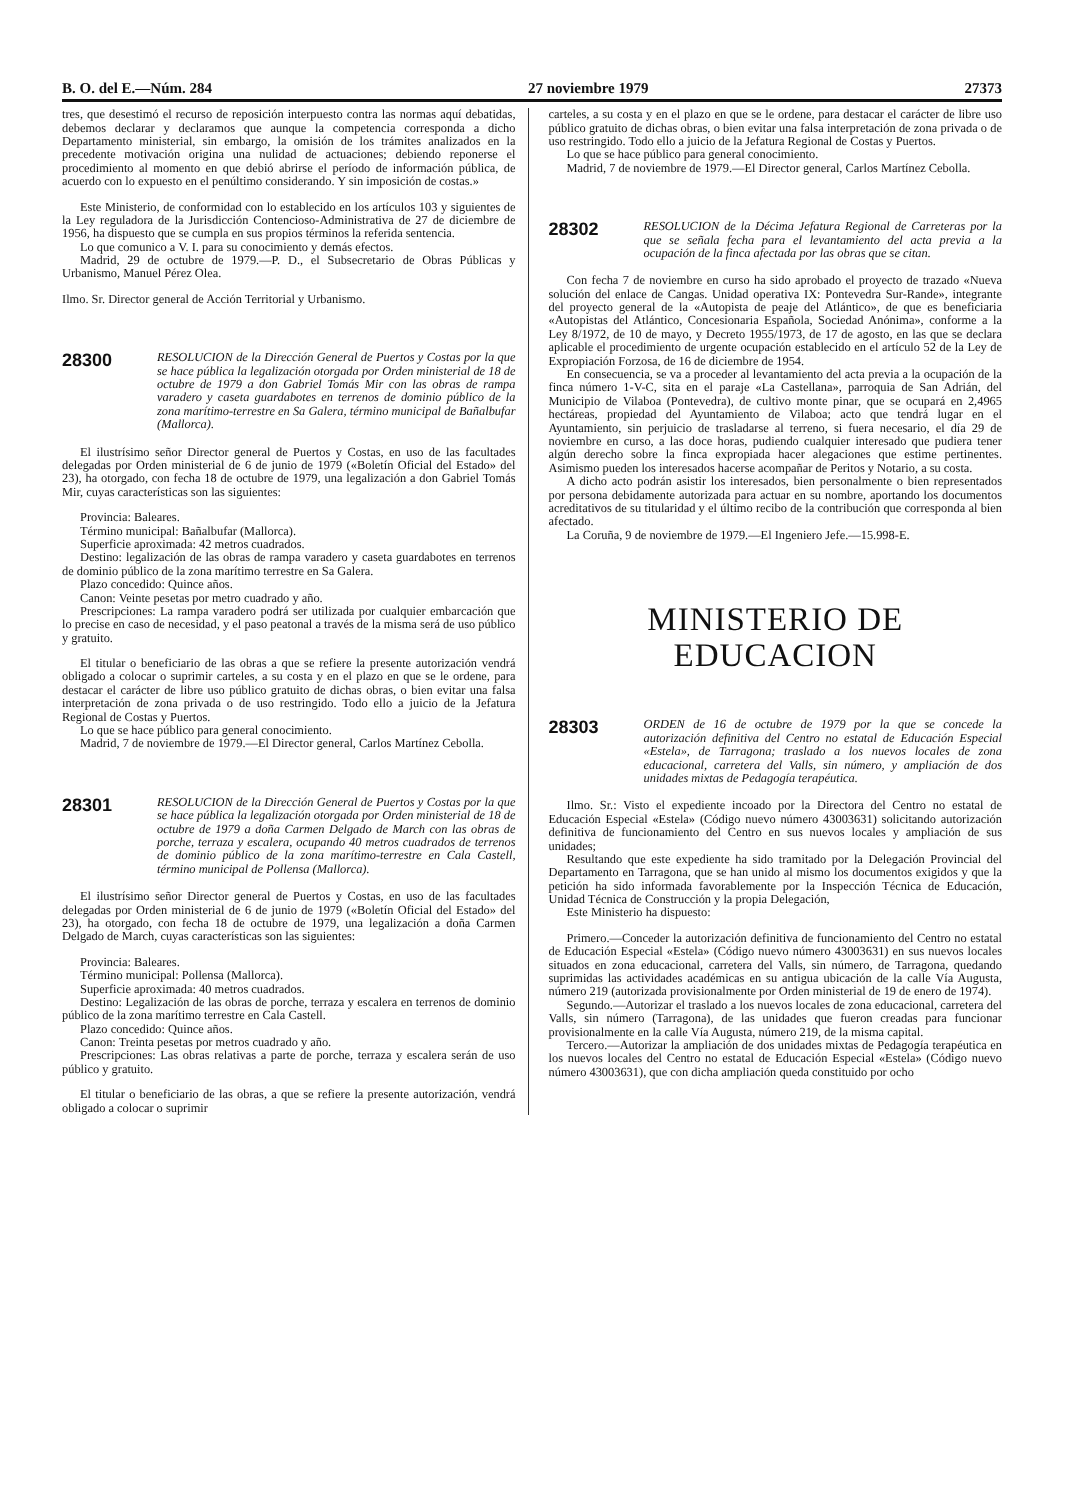B. O. del E.—Núm. 284 27 noviembre 1979 27373
tres, que desestimó el recurso de reposición interpuesto contra las normas aquí debatidas, debemos declarar y declaramos que aunque la competencia corresponda a dicho Departamento ministerial, sin embargo, la omisión de los trámites analizados en la precedente motivación origina una nulidad de actuaciones; debiendo reponerse el procedimiento al momento en que debió abrirse el período de información pública, de acuerdo con lo expuesto en el penúltimo considerando. Y sin imposición de costas.»
Este Ministerio, de conformidad con lo establecido en los artículos 103 y siguientes de la Ley reguladora de la Jurisdicción Contencioso-Administrativa de 27 de diciembre de 1956, ha dispuesto que se cumpla en sus propios términos la referida sentencia.
Lo que comunico a V. I. para su conocimiento y demás efectos.
Madrid, 29 de octubre de 1979.—P. D., el Subsecretario de Obras Públicas y Urbanismo, Manuel Pérez Olea.
Ilmo. Sr. Director general de Acción Territorial y Urbanismo.
28300
RESOLUCION de la Dirección General de Puertos y Costas por la que se hace pública la legalización otorgada por Orden ministerial de 18 de octubre de 1979 a don Gabriel Tomás Mir con las obras de rampa varadero y caseta guardabotes en terrenos de dominio público de la zona marítimo-terrestre en Sa Galera, término municipal de Bañalbufar (Mallorca).
El ilustrísimo señor Director general de Puertos y Costas, en uso de las facultades delegadas por Orden ministerial de 6 de junio de 1979 («Boletín Oficial del Estado» del 23), ha otorgado, con fecha 18 de octubre de 1979, una legalización a don Gabriel Tomás Mir, cuyas características son las siguientes:
Provincia: Baleares.
Término municipal: Bañalbufar (Mallorca).
Superficie aproximada: 42 metros cuadrados.
Destino: legalización de las obras de rampa varadero y caseta guardabotes en terrenos de dominio público de la zona marítimo terrestre en Sa Galera.
Plazo concedido: Quince años.
Canon: Veinte pesetas por metro cuadrado y año.
Prescripciones: La rampa varadero podrá ser utilizada por cualquier embarcación que lo precise en caso de necesidad, y el paso peatonal a través de la misma será de uso público y gratuito.
El titular o beneficiario de las obras a que se refiere la presente autorización vendrá obligado a colocar o suprimir carteles, a su costa y en el plazo en que se le ordene, para destacar el carácter de libre uso público gratuito de dichas obras, o bien evitar una falsa interpretación de zona privada o de uso restringido. Todo ello a juicio de la Jefatura Regional de Costas y Puertos.
Lo que se hace público para general conocimiento.
Madrid, 7 de noviembre de 1979.—El Director general, Carlos Martínez Cebolla.
28301
RESOLUCION de la Dirección General de Puertos y Costas por la que se hace pública la legalización otorgada por Orden ministerial de 18 de octubre de 1979 a doña Carmen Delgado de March con las obras de porche, terraza y escalera, ocupando 40 metros cuadrados de terrenos de dominio público de la zona marítimo-terrestre en Cala Castell, término municipal de Pollensa (Mallorca).
El ilustrísimo señor Director general de Puertos y Costas, en uso de las facultades delegadas por Orden ministerial de 6 de junio de 1979 («Boletín Oficial del Estado» del 23), ha otorgado, con fecha 18 de octubre de 1979, una legalización a doña Carmen Delgado de March, cuyas características son las siguientes:
Provincia: Baleares.
Término municipal: Pollensa (Mallorca).
Superficie aproximada: 40 metros cuadrados.
Destino: Legalización de las obras de porche, terraza y escalera en terrenos de dominio público de la zona marítimo terrestre en Cala Castell.
Plazo concedido: Quince años.
Canon: Treinta pesetas por metros cuadrado y año.
Prescripciones: Las obras relativas a parte de porche, terraza y escalera serán de uso público y gratuito.
El titular o beneficiario de las obras, a que se refiere la presente autorización, vendrá obligado a colocar o suprimir
carteles, a su costa y en el plazo en que se le ordene, para destacar el carácter de libre uso público gratuito de dichas obras, o bien evitar una falsa interpretación de zona privada o de uso restringido. Todo ello a juicio de la Jefatura Regional de Costas y Puertos.
Lo que se hace público para general conocimiento.
Madrid, 7 de noviembre de 1979.—El Director general, Carlos Martínez Cebolla.
28302
RESOLUCION de la Décima Jefatura Regional de Carreteras por la que se señala fecha para el levantamiento del acta previa a la ocupación de la finca afectada por las obras que se citan.
Con fecha 7 de noviembre en curso ha sido aprobado el proyecto de trazado «Nueva solución del enlace de Cangas. Unidad operativa IX: Pontevedra Sur-Rande», integrante del proyecto general de la «Autopista de peaje del Atlántico», de que es beneficiaria «Autopistas del Atlántico, Concesionaria Española, Sociedad Anónima», conforme a la Ley 8/1972, de 10 de mayo, y Decreto 1955/1973, de 17 de agosto, en las que se declara aplicable el procedimiento de urgente ocupación establecido en el artículo 52 de la Ley de Expropiación Forzosa, de 16 de diciembre de 1954.
En consecuencia, se va a proceder al levantamiento del acta previa a la ocupación de la finca número 1-V-C, sita en el paraje «La Castellana», parroquia de San Adrián, del Municipio de Vilaboa (Pontevedra), de cultivo monte pinar, que se ocupará en 2,4965 hectáreas, propiedad del Ayuntamiento de Vilaboa; acto que tendrá lugar en el Ayuntamiento, sin perjuicio de trasladarse al terreno, si fuera necesario, el día 29 de noviembre en curso, a las doce horas, pudiendo cualquier interesado que pudiera tener algún derecho sobre la finca expropiada hacer alegaciones que estime pertinentes. Asimismo pueden los interesados hacerse acompañar de Peritos y Notario, a su costa.
A dicho acto podrán asistir los interesados, bien personalmente o bien representados por persona debidamente autorizada para actuar en su nombre, aportando los documentos acreditativos de su titularidad y el último recibo de la contribución que corresponda al bien afectado.
La Coruña, 9 de noviembre de 1979.—El Ingeniero Jefe.—15.998-E.
MINISTERIO DE EDUCACION
28303
ORDEN de 16 de octubre de 1979 por la que se concede la autorización definitiva del Centro no estatal de Educación Especial «Estela», de Tarragona; traslado a los nuevos locales de zona educacional, carretera del Valls, sin número, y ampliación de dos unidades mixtas de Pedagogía terapéutica.
Ilmo. Sr.: Visto el expediente incoado por la Directora del Centro no estatal de Educación Especial «Estela» (Código nuevo número 43003631) solicitando autorización definitiva de funcionamiento del Centro en sus nuevos locales y ampliación de sus unidades;
Resultando que este expediente ha sido tramitado por la Delegación Provincial del Departamento en Tarragona, que se han unido al mismo los documentos exigidos y que la petición ha sido informada favorablemente por la Inspección Técnica de Educación, Unidad Técnica de Construcción y la propia Delegación,
Este Ministerio ha dispuesto:
Primero.—Conceder la autorización definitiva de funcionamiento del Centro no estatal de Educación Especial «Estela» (Código nuevo número 43003631) en sus nuevos locales situados en zona educacional, carretera del Valls, sin número, de Tarragona, quedando suprimidas las actividades académicas en su antigua ubicación de la calle Vía Augusta, número 219 (autorizada provisionalmente por Orden ministerial de 19 de enero de 1974).
Segundo.—Autorizar el traslado a los nuevos locales de zona educacional, carretera del Valls, sin número (Tarragona), de las unidades que fueron creadas para funcionar provisionalmente en la calle Vía Augusta, número 219, de la misma capital.
Tercero.—Autorizar la ampliación de dos unidades mixtas de Pedagogía terapéutica en los nuevos locales del Centro no estatal de Educación Especial «Estela» (Código nuevo número 43003631), que con dicha ampliación queda constituido por ocho